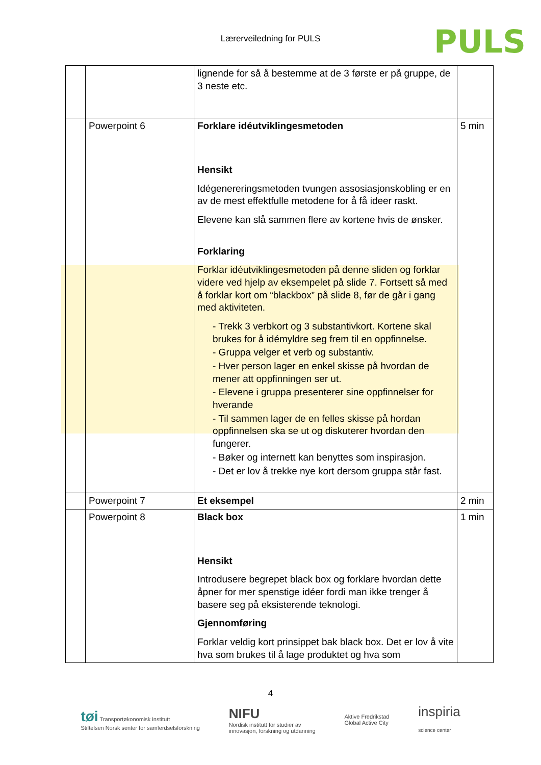Lærerveiledning for PULS
PULS
| | | lignende for så å bestemme at de 3 første er på gruppe, de 3 neste etc. | |
| | Powerpoint 6 | Forklare idéutviklingesmetoden Hensikt Idégenereringsmetoden tvungen assosiasjonskobling er en av de mest effektfulle metodene for å få ideer raskt. Elevene kan slå sammen flere av kortene hvis de ønsker. Forklaring Forklar idéutviklingesmetoden på denne sliden og forklar videre ved hjelp av eksempelet på slide 7. Fortsett så med å forklar kort om “blackbox” på slide 8, før de går i gang med aktiviteten. - Trekk 3 verbkort og 3 substantivkort. Kortene skal brukes for å idémyldre seg frem til en oppfinnelse. - Gruppa velger et verb og substantiv. - Hver person lager en enkel skisse på hvordan de mener att oppfinningen ser ut. - Elevene i gruppa presenterer sine oppfinnelser for hverande - Til sammen lager de en felles skisse på hordan oppfinnelsen ska se ut og diskuterer hvordan den fungerer. - Bøker og internett kan benyttes som inspirasjon. - Det er lov å trekke nye kort dersom gruppa står fast. | 5 min |
| | Powerpoint 7 | Et eksempel | 2 min |
| | Powerpoint 8 | Black box Hensikt Introdusere begrepet black box og forklare hvordan dette åpner for mer spenstige idéer fordi man ikke trenger å basere seg på eksisterende teknologi. Gjennomføring Forklar veldig kort prinsippet bak black box. Det er lov å vite hva som brukes til å lage produktet og hva som | 1 min |
4
tøi Transportøkonomisk institutt
Stiftelsen Norsk senter for samferdselsforskning NIFU
Nordisk institutt for studier av
innovasjon, forskning og utdanning Aktive Fredrikstad
Global Active City inspiria
science center